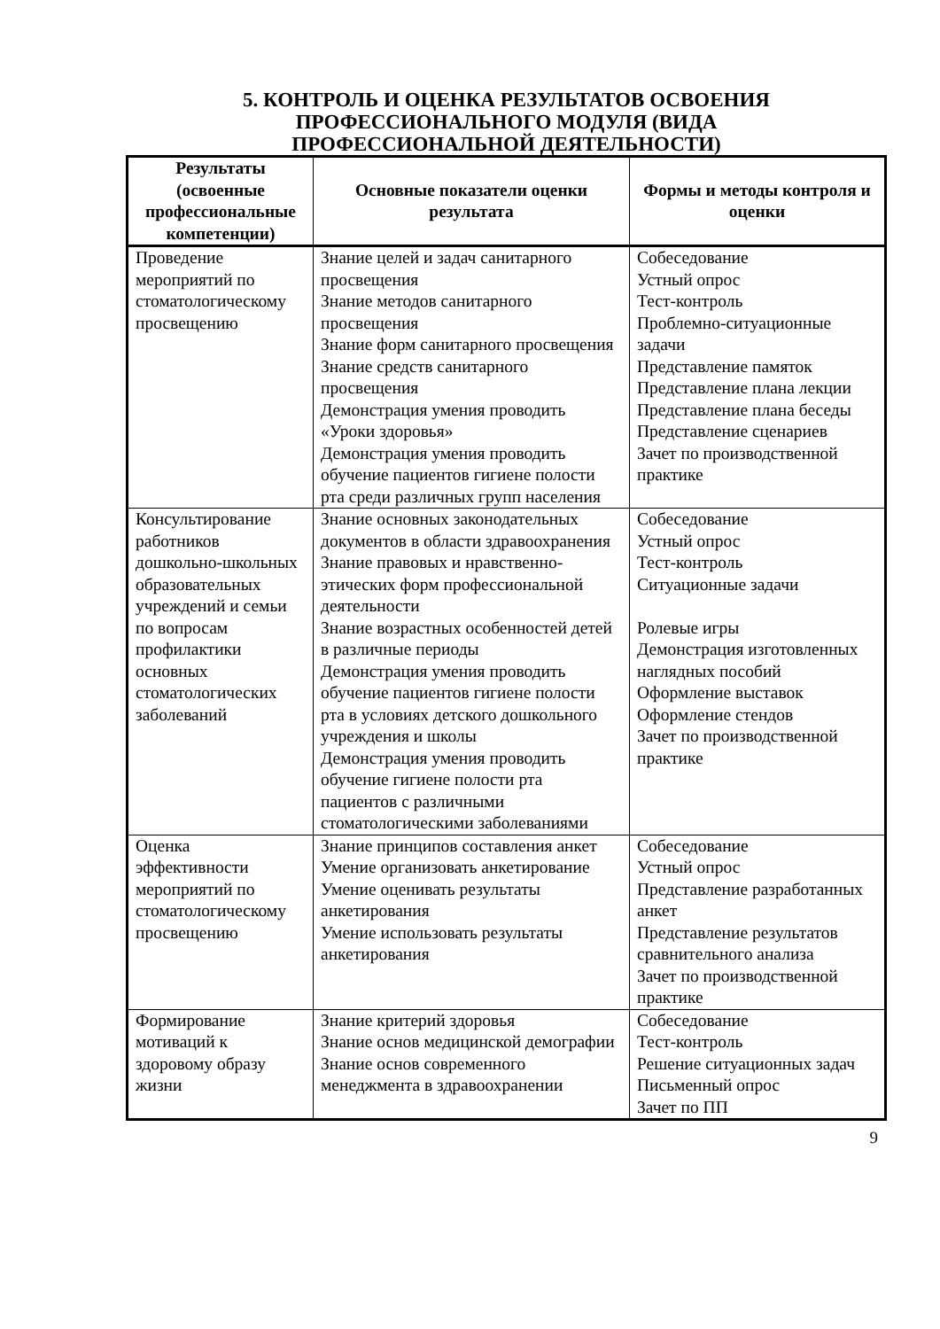5. КОНТРОЛЬ И ОЦЕНКА РЕЗУЛЬТАТОВ ОСВОЕНИЯ
ПРОФЕССИОНАЛЬНОГО МОДУЛЯ (ВИДА
ПРОФЕССИОНАЛЬНОЙ ДЕЯТЕЛЬНОСТИ)
| Результаты (освоенные профессиональные компетенции) | Основные показатели оценки результата | Формы и методы контроля и оценки |
| --- | --- | --- |
| Проведение мероприятий по стоматологическому просвещению | Знание целей и задач санитарного просвещения Знание методов санитарного просвещения Знание форм санитарного просвещения Знание средств санитарного просвещения Демонстрация умения проводить «Уроки здоровья» Демонстрация умения проводить обучение пациентов гигиене полости рта среди различных групп населения | Собеседование Устный опрос Тест-контроль Проблемно-ситуационные задачи Представление памяток Представление плана лекции Представление плана беседы Представление сценариев Зачет по производственной практике |
| Консультирование работников дошкольно-школьных образовательных учреждений и семьи по вопросам профилактики основных стоматологических заболеваний | Знание основных законодательных документов в области здравоохранения Знание правовых и нравственно-этических форм профессиональной деятельности Знание возрастных особенностей детей в различные периоды Демонстрация умения проводить обучение пациентов гигиене полости рта в условиях детского дошкольного учреждения и школы Демонстрация умения проводить обучение гигиене полости рта пациентов с различными стоматологическими заболеваниями | Собеседование Устный опрос Тест-контроль Ситуационные задачи Ролевые игры Демонстрация изготовленных наглядных пособий Оформление выставок Оформление стендов Зачет по производственной практике |
| Оценка эффективности мероприятий по стоматологическому просвещению | Знание принципов составления анкет Умение организовать анкетирование Умение оценивать результаты анкетирования Умение использовать результаты анкетирования | Собеседование Устный опрос Представление разработанных анкет Представление результатов сравнительного анализа Зачет по производственной практике |
| Формирование мотиваций к здоровому образу жизни | Знание критерий здоровья Знание основ медицинской демографии Знание основ современного менеджмента в здравоохранении | Собеседование Тест-контроль Решение ситуационных задач Письменный опрос Зачет по ПП |
9